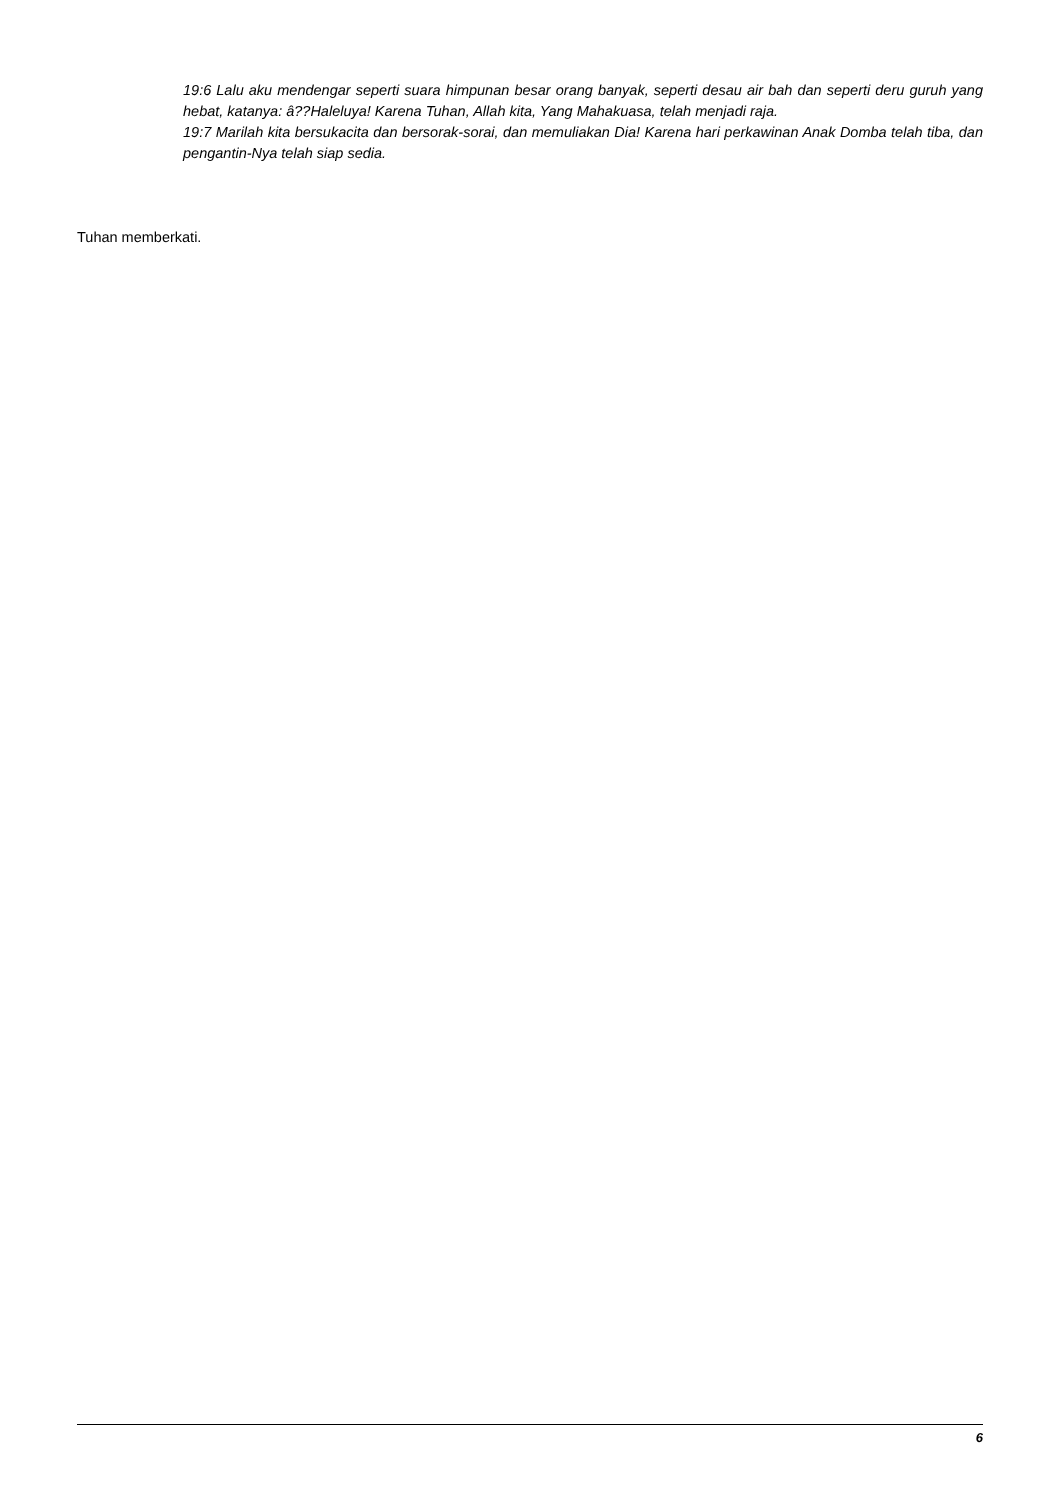19:6 Lalu aku mendengar seperti suara himpunan besar orang banyak, seperti desau air bah dan seperti deru guruh yang hebat, katanya: â??Haleluya! Karena Tuhan, Allah kita, Yang Mahakuasa, telah menjadi raja.
19:7 Marilah kita bersukacita dan bersorak-sorai, dan memuliakan Dia! Karena hari perkawinan Anak Domba telah tiba, dan pengantin-Nya telah siap sedia.
Tuhan memberkati.
6